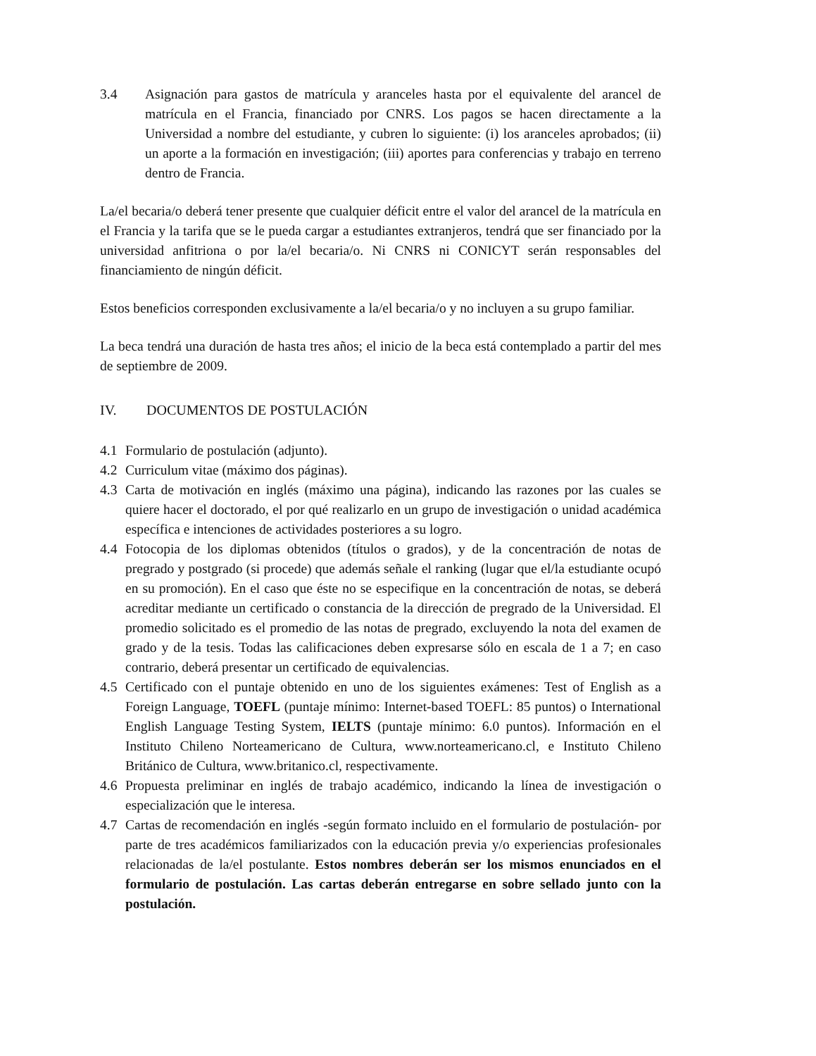3.4 Asignación para gastos de matrícula y aranceles hasta por el equivalente del arancel de matrícula en el Francia, financiado por CNRS. Los pagos se hacen directamente a la Universidad a nombre del estudiante, y cubren lo siguiente: (i) los aranceles aprobados; (ii) un aporte a la formación en investigación; (iii) aportes para conferencias y trabajo en terreno dentro de Francia.
La/el becaria/o deberá tener presente que cualquier déficit entre el valor del arancel de la matrícula en el Francia y la tarifa que se le pueda cargar a estudiantes extranjeros, tendrá que ser financiado por la universidad anfitriona o por la/el becaria/o. Ni CNRS ni CONICYT serán responsables del financiamiento de ningún déficit.
Estos beneficios corresponden exclusivamente a la/el becaria/o y no incluyen a su grupo familiar.
La beca tendrá una duración de hasta tres años; el inicio de la beca está contemplado a partir del mes de septiembre de 2009.
IV. DOCUMENTOS DE POSTULACIÓN
4.1 Formulario de postulación (adjunto).
4.2 Curriculum vitae (máximo dos páginas).
4.3 Carta de motivación en inglés (máximo una página), indicando las razones por las cuales se quiere hacer el doctorado, el por qué realizarlo en un grupo de investigación o unidad académica específica e intenciones de actividades posteriores a su logro.
4.4 Fotocopia de los diplomas obtenidos (títulos o grados), y de la concentración de notas de pregrado y postgrado (si procede) que además señale el ranking (lugar que el/la estudiante ocupó en su promoción). En el caso que éste no se especifique en la concentración de notas, se deberá acreditar mediante un certificado o constancia de la dirección de pregrado de la Universidad. El promedio solicitado es el promedio de las notas de pregrado, excluyendo la nota del examen de grado y de la tesis. Todas las calificaciones deben expresarse sólo en escala de 1 a 7; en caso contrario, deberá presentar un certificado de equivalencias.
4.5 Certificado con el puntaje obtenido en uno de los siguientes exámenes: Test of English as a Foreign Language, TOEFL (puntaje mínimo: Internet-based TOEFL: 85 puntos) o International English Language Testing System, IELTS (puntaje mínimo: 6.0 puntos). Información en el Instituto Chileno Norteamericano de Cultura, www.norteamericano.cl, e Instituto Chileno Británico de Cultura, www.britanico.cl, respectivamente.
4.6 Propuesta preliminar en inglés de trabajo académico, indicando la línea de investigación o especialización que le interesa.
4.7 Cartas de recomendación en inglés -según formato incluido en el formulario de postulación- por parte de tres académicos familiarizados con la educación previa y/o experiencias profesionales relacionadas de la/el postulante. Estos nombres deberán ser los mismos enunciados en el formulario de postulación. Las cartas deberán entregarse en sobre sellado junto con la postulación.